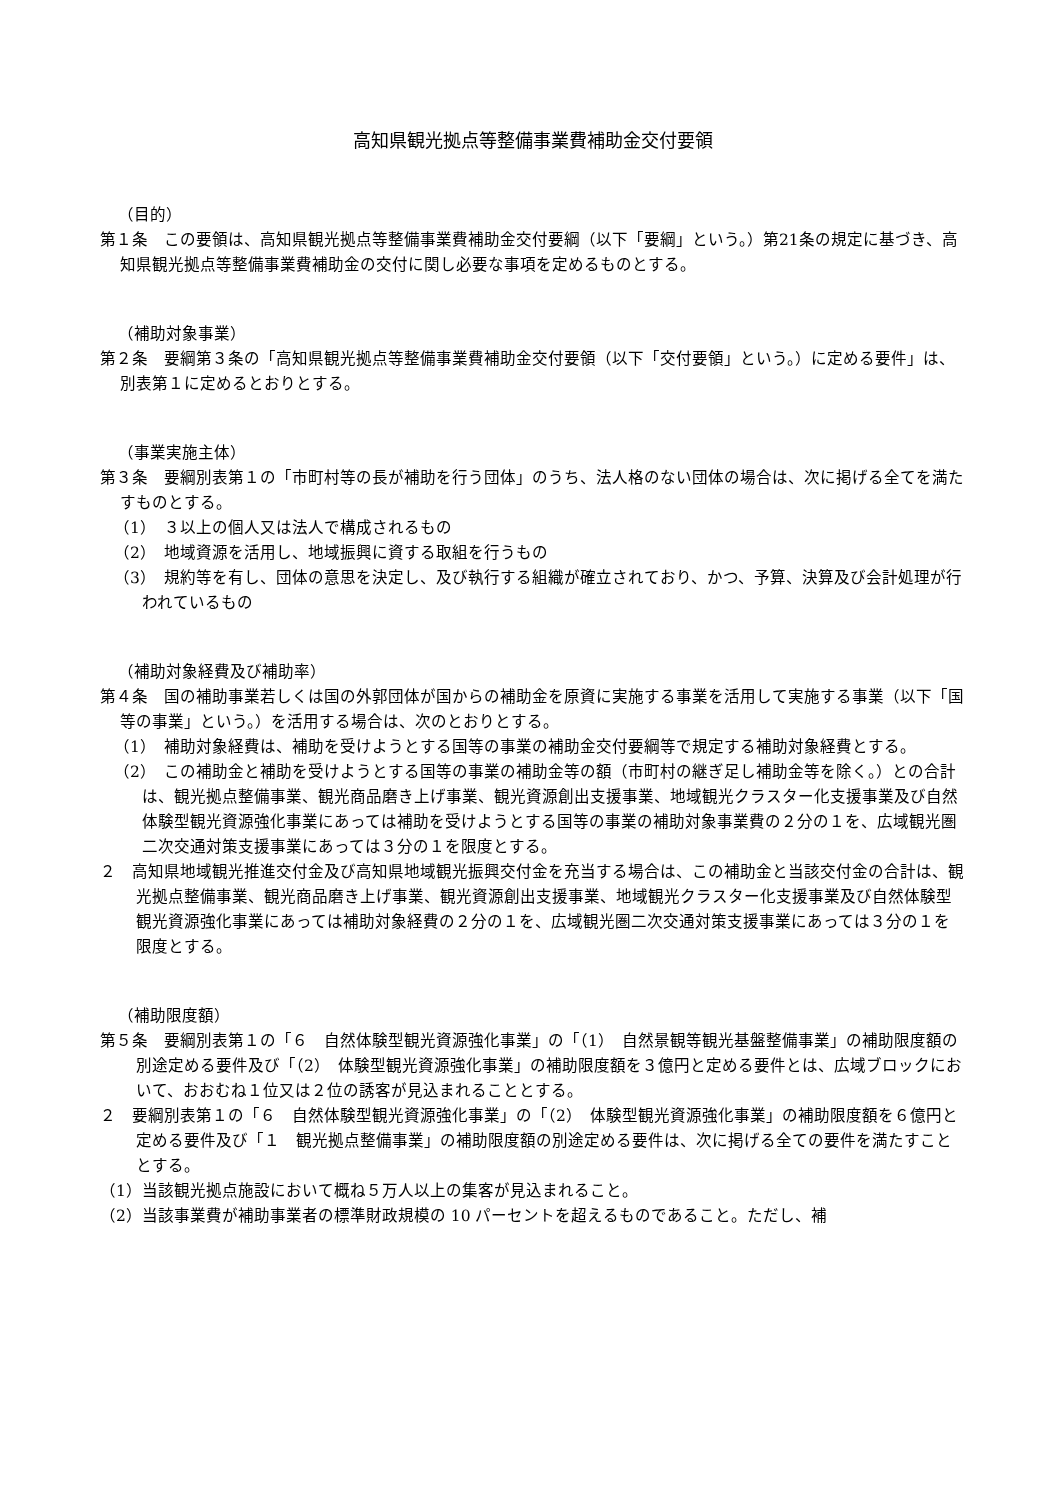高知県観光拠点等整備事業費補助金交付要領
（目的）
第１条　この要領は、高知県観光拠点等整備事業費補助金交付要綱（以下「要綱」という。）第21条の規定に基づき、高知県観光拠点等整備事業費補助金の交付に関し必要な事項を定めるものとする。
（補助対象事業）
第２条　要綱第３条の「高知県観光拠点等整備事業費補助金交付要領（以下「交付要領」という。）に定める要件」は、別表第１に定めるとおりとする。
（事業実施主体）
第３条　要綱別表第１の「市町村等の長が補助を行う団体」のうち、法人格のない団体の場合は、次に掲げる全てを満たすものとする。
（1）　３以上の個人又は法人で構成されるもの
（2）　地域資源を活用し、地域振興に資する取組を行うもの
（3）　規約等を有し、団体の意思を決定し、及び執行する組織が確立されており、かつ、予算、決算及び会計処理が行われているもの
（補助対象経費及び補助率）
第４条　国の補助事業若しくは国の外郭団体が国からの補助金を原資に実施する事業を活用して実施する事業（以下「国等の事業」という。）を活用する場合は、次のとおりとする。
（1）　補助対象経費は、補助を受けようとする国等の事業の補助金交付要綱等で規定する補助対象経費とする。
（2）　この補助金と補助を受けようとする国等の事業の補助金等の額（市町村の継ぎ足し補助金等を除く。）との合計は、観光拠点整備事業、観光商品磨き上げ事業、観光資源創出支援事業、地域観光クラスター化支援事業及び自然体験型観光資源強化事業にあっては補助を受けようとする国等の事業の補助対象事業費の２分の１を、広域観光圏二次交通対策支援事業にあっては３分の１を限度とする。
２　高知県地域観光推進交付金及び高知県地域観光振興交付金を充当する場合は、この補助金と当該交付金の合計は、観光拠点整備事業、観光商品磨き上げ事業、観光資源創出支援事業、地域観光クラスター化支援事業及び自然体験型観光資源強化事業にあっては補助対象経費の２分の１を、広域観光圏二次交通対策支援事業にあっては３分の１を限度とする。
（補助限度額）
第５条　要綱別表第１の「６　自然体験型観光資源強化事業」の「（1）　自然景観等観光基盤整備事業」の補助限度額の別途定める要件及び「（2）　体験型観光資源強化事業」の補助限度額を３億円と定める要件とは、広域ブロックにおいて、おおむね１位又は２位の誘客が見込まれることとする。
２　要綱別表第１の「６　自然体験型観光資源強化事業」の「（2）　体験型観光資源強化事業」の補助限度額を６億円と定める要件及び「１　観光拠点整備事業」の補助限度額の別途定める要件は、次に掲げる全ての要件を満たすこととする。
（1）当該観光拠点施設において概ね５万人以上の集客が見込まれること。
（2）当該事業費が補助事業者の標準財政規模の 10 パーセントを超えるものであること。ただし、補